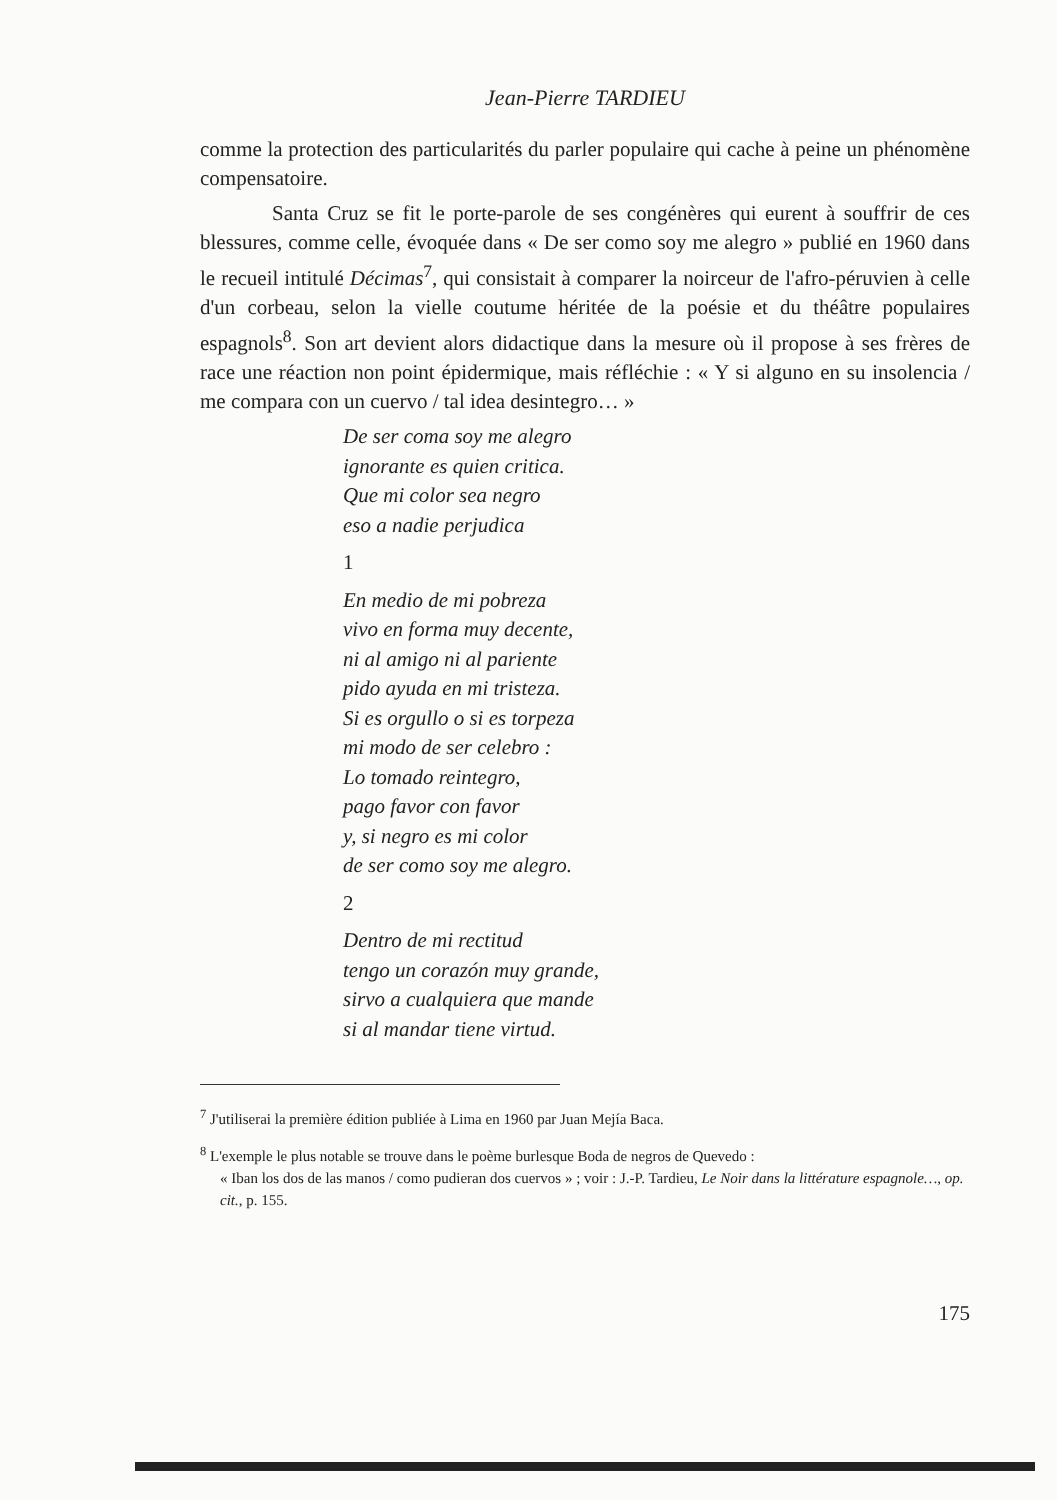Jean-Pierre TARDIEU
comme la protection des particularités du parler populaire qui cache à peine un phénomène compensatoire.
Santa Cruz se fit le porte-parole de ses congénères qui eurent à souffrir de ces blessures, comme celle, évoquée dans « De ser como soy me alegro » publié en 1960 dans le recueil intitulé Décimas<sup>7</sup>, qui consistait à comparer la noirceur de l'afro-péruvien à celle d'un corbeau, selon la vielle coutume héritée de la poésie et du théâtre populaires espagnols<sup>8</sup>. Son art devient alors didactique dans la mesure où il propose à ses frères de race une réaction non point épidermique, mais réfléchie : « Y si alguno en su insolencia / me compara con un cuervo / tal idea desintegro… »
De ser coma soy me alegro
ignorante es quien critica.
Que mi color sea negro
eso a nadie perjudica
1
En medio de mi pobreza
vivo en forma muy decente,
ni al amigo ni al pariente
pido ayuda en mi tristeza.
Si es orgullo o si es torpeza
mi modo de ser celebro :
Lo tomado reintegro,
pago favor con favor
y, si negro es mi color
de ser como soy me alegro.
2
Dentro de mi rectitud
tengo un corazón muy grande,
sirvo a cualquiera que mande
si al mandar tiene virtud.
<sup>7</sup> J'utiliserai la première édition publiée à Lima en 1960 par Juan Mejía Baca.
<sup>8</sup> L'exemple le plus notable se trouve dans le poème burlesque Boda de negros de Quevedo :
« Iban los dos de las manos / como pudieran dos cuervos » ; voir : J.-P. Tardieu, Le Noir dans la littérature espagnole…, op. cit., p. 155.
175